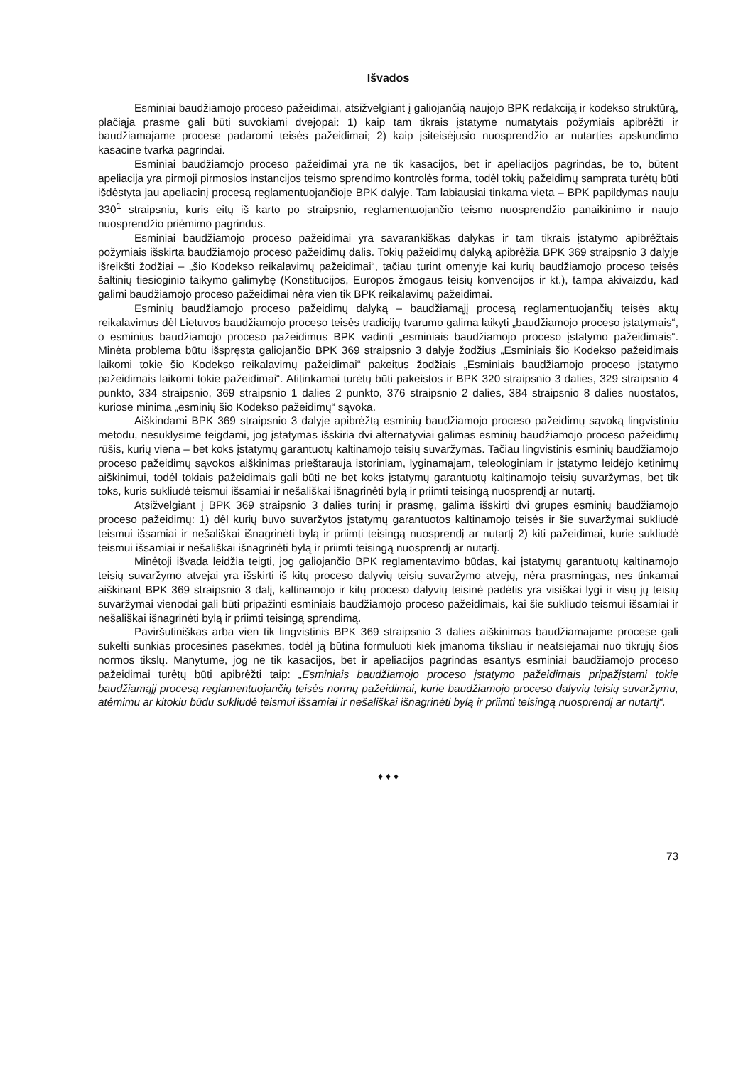Išvados
Esminiai baudžiamojo proceso pažeidimai, atsižvelgiant į galiojančią naujojo BPK redakciją ir kodekso struktūrą, plačiąja prasme gali būti suvokiami dvejopai: 1) kaip tam tikrais įstatyme numatytais požymiais apibrėžti ir baudžiamajame procese padaromi teisės pažeidimai; 2) kaip įsiteisėjusio nuosprendžio ar nutarties apskundimo kasacine tvarka pagrindai.
Esminiai baudžiamojo proceso pažeidimai yra ne tik kasacijos, bet ir apeliacijos pagrindas, be to, būtent apeliacija yra pirmoji pirmosios instancijos teismo sprendimo kontrolės forma, todėl tokių pažeidimų samprata turėtų būti išdėstyta jau apeliacinį procesą reglamentuojančioje BPK dalyje. Tam labiausiai tinkama vieta – BPK papildymas nauju 330<sup>1</sup> straipsniu, kuris eitų iš karto po straipsnio, reglamentuojančio teismo nuosprendžio panaikinimo ir naujo nuosprendžio priėmimo pagrindus.
Esminiai baudžiamojo proceso pažeidimai yra savarankiškas dalykas ir tam tikrais įstatymo apibrėžtais požymiais išskirta baudžiamojo proceso pažeidimų dalis. Tokių pažeidimų dalyką apibrėžia BPK 369 straipsnio 3 dalyje išreikšti žodžiai – „šio Kodekso reikalavimų pažeidimai“, tačiau turint omenyje kai kurių baudžiamojo proceso teisės šaltinių tiesioginio taikymo galimybę (Konstitucijos, Europos žmogaus teisių konvencijos ir kt.), tampa akivaizdu, kad galimi baudžiamojo proceso pažeidimai nėra vien tik BPK reikalavimų pažeidimai.
Esminių baudžiamojo proceso pažeidimų dalyką – baudžiamąjį procesą reglamentuojančių teisės aktų reikalavimus dėl Lietuvos baudžiamojo proceso teisės tradicijų tvarumo galima laikyti „baudžiamojo proceso įstatymais“, o esminius baudžiamojo proceso pažeidimus BPK vadinti „esminiais baudžiamojo proceso įstatymo pažeidimais“. Minėta problema būtu išspręsta galiojančio BPK 369 straipsnio 3 dalyje žodžius „Esminiais šio Kodekso pažeidimais laikomi tokie šio Kodekso reikalavimų pažeidimai“ pakeitus žodžiais „Esminiais baudžiamojo proceso įstatymo pažeidimais laikomi tokie pažeidimai“. Atitinkamai turėtų būti pakeistos ir BPK 320 straipsnio 3 dalies, 329 straipsnio 4 punkto, 334 straipsnio, 369 straipsnio 1 dalies 2 punkto, 376 straipsnio 2 dalies, 384 straipsnio 8 dalies nuostatos, kuriose minima „esminių šio Kodekso pažeidimų“ sąvoka.
Aiškindami BPK 369 straipsnio 3 dalyje apibrėžtą esminių baudžiamojo proceso pažeidimų sąvoką lingvistiniu metodu, nesuklysime teigdami, jog įstatymas išskiria dvi alternatyviai galimas esminių baudžiamojo proceso pažeidimų rūšis, kurių viena – bet koks įstatymų garantuotų kaltinamojo teisių suvaržymas. Tačiau lingvistinis esminių baudžiamojo proceso pažeidimų sąvokos aiškinimas prieštarauja istoriniam, lyginamajam, teleologiniam ir įstatymo leidėjo ketinimų aiškinimui, todėl tokiais pažeidimais gali būti ne bet koks įstatymų garantuotų kaltinamojo teisių suvaržymas, bet tik toks, kuris sukliudė teismui išsamiai ir nešališkai išnagrinėti bylą ir priimti teisingą nuosprendį ar nutartį.
Atsižvelgiant į BPK 369 straipsnio 3 dalies turinį ir prasmę, galima išskirti dvi grupes esminių baudžiamojo proceso pažeidimų: 1) dėl kurių buvo suvaržytos įstatymų garantuotos kaltinamojo teisės ir šie suvaržymai sukliudė teismui išsamiai ir nešališkai išnagrinėti bylą ir priimti teisingą nuosprendį ar nutartį 2) kiti pažeidimai, kurie sukliudė teismui išsamiai ir nešališkai išnagrinėti bylą ir priimti teisingą nuosprendį ar nutartį.
Minėtoji išvada leidžia teigti, jog galiojančio BPK reglamentavimo būdas, kai įstatymų garantuotų kaltinamojo teisių suvaržymo atvejai yra išskirti iš kitų proceso dalyvių teisių suvaržymo atvejų, nėra prasmingas, nes tinkamai aiškinant BPK 369 straipsnio 3 dalį, kaltinamojo ir kitų proceso dalyvių teisinė padėtis yra visiškai lygi ir visų jų teisių suvaržymai vienodai gali būti pripažinti esminiais baudžiamojo proceso pažeidimais, kai šie sukliudo teismui išsamiai ir nešališkai išnagrinėti bylą ir priimti teisingą sprendimą.
Paviršutiniškas arba vien tik lingvistinis BPK 369 straipsnio 3 dalies aiškinimas baudžiamajame procese gali sukelti sunkias procesines pasekmes, todėl ją būtina formuluoti kiek įmanoma tiksliau ir neatsiejamai nuo tikrųjų šios normos tikslų. Manytume, jog ne tik kasacijos, bet ir apeliacijos pagrindas esantys esminiai baudžiamojo proceso pažeidimai turėtų būti apibrėžti taip: „Esminiais baudžiamojo proceso įstatymo pažeidimais pripažįstami tokie baudžiamąjį procesą reglamentuojančių teisės normų pažeidimai, kurie baudžiamojo proceso dalyvių teisių suvaržymu, atėmimu ar kitokiu būdu sukliudė teismui išsamiai ir nešališkai išnagrinėti bylą ir priimti teisingą nuosprendį ar nutartį“.
♦ ♦ ♦
73